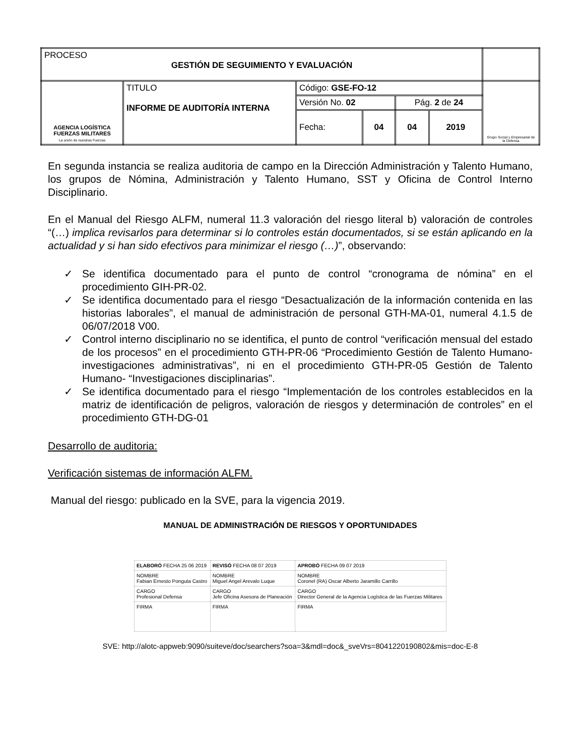| PROCESO GESTIÓN DE SEGUIMIENTO Y EVALUACIÓN | | | | | | |
| AGENCIA LOGÍSTICA FUERZAS MILITARES La unión de nuestras Fuerzas | TITULO INFORME DE AUDITORÍA INTERNA | Código: GSE-FO-12 | | | | Grupo Social y Empresarial de la Defensa |
| | | Versión No. 02 | | Pág. 2 de 24 | | |
| | | Fecha: | 04 | 04 | 2019 | |
En segunda instancia se realiza auditoria de campo en la Dirección Administración y Talento Humano, los grupos de Nómina, Administración y Talento Humano, SST y Oficina de Control Interno Disciplinario.
En el Manual del Riesgo ALFM, numeral 11.3 valoración del riesgo literal b) valoración de controles “(…) implica revisarlos para determinar si lo controles están documentados, si se están aplicando en la actualidad y si han sido efectivos para minimizar el riesgo (…)”, observando:
✓ Se identifica documentado para el punto de control “cronograma de nómina” en el procedimiento GIH-PR-02.
✓ Se identifica documentado para el riesgo “Desactualización de la información contenida en las historias laborales”, el manual de administración de personal GTH-MA-01, numeral 4.1.5 de 06/07/2018 V00.
✓ Control interno disciplinario no se identifica, el punto de control “verificación mensual del estado de los procesos” en el procedimiento GTH-PR-06 “Procedimiento Gestión de Talento Humano- investigaciones administrativas”, ni en el procedimiento GTH-PR-05 Gestión de Talento Humano- “Investigaciones disciplinarias”.
✓ Se identifica documentado para el riesgo “Implementación de los controles establecidos en la matriz de identificación de peligros, valoración de riesgos y determinación de controles” en el procedimiento GTH-DG-01
Desarrollo de auditoria:
Verificación sistemas de información ALFM.
Manual del riesgo: publicado en la SVE, para la vigencia 2019.
MANUAL DE ADMINISTRACIÓN DE RIESGOS Y OPORTUNIDADES
| ELABORÓ FECHA 25 06 2019 | REVISÓ FECHA 08 07 2019 | APROBÓ FECHA 09 07 2019 |
| NOMBRE Fabian Ernesto Ponguta Castro | NOMBRE Miguel Angel Arevalo Luque | NOMBRE Coronel (RA) Oscar Alberto Jaramillo Carrillo |
| CARGO Profesional Defensa | CARGO Jefe Oficina Asesora de Planeación | CARGO Director General de la Agencia Logística de las Fuerzas Militares |
| FIRMA | FIRMA | FIRMA |
SVE: http://alotc-appweb:9090/suiteve/doc/searchers?soa=3&mdl=doc&_sveVrs=8041220190802&mis=doc-E-8